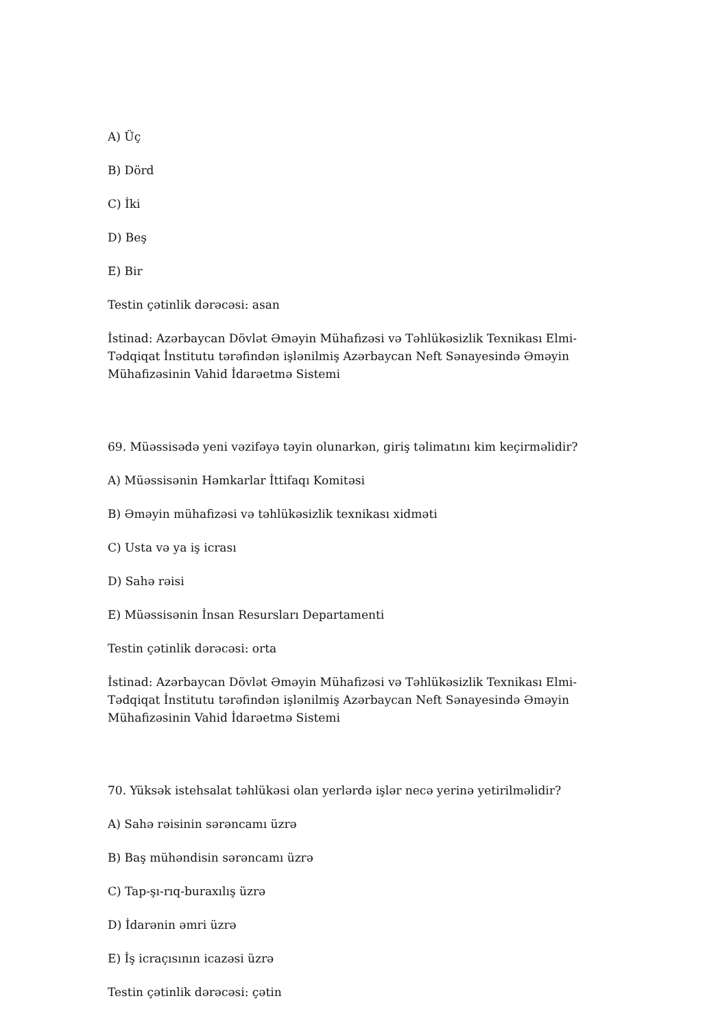A) Üç
B) Dörd
C) İki
D) Beş
E) Bir
Testin çətinlik dərəcəsi: asan
İstinad: Azərbaycan Dövlət Əməyin Mühafizəsi və Təhlükəsizlik Texnikası Elmi-Tədqiqat İnstitutu tərəfindən işlənilmiş Azərbaycan Neft Sənayesində Əməyin Mühafizəsinin Vahid İdarəetmə Sistemi
69. Müəssisədə yeni vəzifəyə təyin olunarkən, giriş təlimatını kim keçirməlidir?
A) Müəssisənin Həmkarlar İttifaqı Komitəsi
B) Əməyin mühafizəsi və təhlükəsizlik texnikası xidməti
C) Usta və ya iş icrası
D) Sahə rəisi
E) Müəssisənin İnsan Resursları Departamenti
Testin çətinlik dərəcəsi: orta
İstinad: Azərbaycan Dövlət Əməyin Mühafizəsi və Təhlükəsizlik Texnikası Elmi-Tədqiqat İnstitutu tərəfindən işlənilmiş Azərbaycan Neft Sənayesində Əməyin Mühafizəsinin Vahid İdarəetmə Sistemi
70. Yüksək istehsalat təhlükəsi olan yerlərdə işlər necə yerinə yetirilməlidir?
A) Sahə rəisinin sərəncamı üzrə
B) Baş mühəndisin sərəncamı üzrə
C) Tap-şı-rıq-buraxılış üzrə
D) İdarənin əmri üzrə
E) İş icraçısının icazəsi üzrə
Testin çətinlik dərəcəsi: çətin